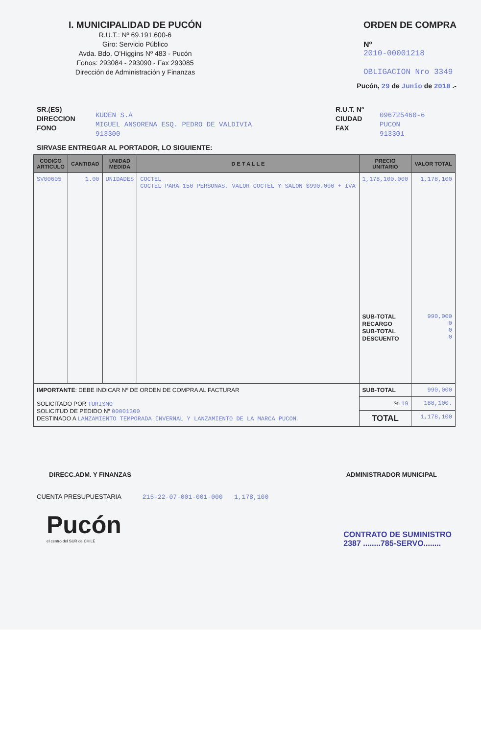I. MUNICIPALIDAD DE PUCÓN
R.U.T.: Nº 69.191.600-6
Giro: Servicio Público
Avda. Bdo. O'Higgins Nº 483 - Pucón
Fonos: 293084 - 293090 - Fax 293085
Dirección de Administración y Finanzas
ORDEN DE COMPRA
Nº
2010-00001218
OBLIGACION Nro 3349
Pucón, 29 de Junio de 2010 .-
SR.(ES)
DIRECCION
FONO
KUDEN S.A
MIGUEL ANSORENA ESQ. PEDRO DE VALDIVIA
913300
R.U.T. Nº
CIUDAD
FAX
096725460-6
PUCON
913301
SIRVASE ENTREGAR AL PORTADOR, LO SIGUIENTE:
| CODIGO ARTICULO | CANTIDAD | UNIDAD MEDIDA | D E T A L L E | PRECIO UNITARIO | VALOR TOTAL |
| --- | --- | --- | --- | --- | --- |
| SV00605 | 1.00 | UNIDADES | COCTEL COCTEL PARA 150 PERSONAS. VALOR COCTEL Y SALON $990.000 + IVA | 1,178,100.000 SUB-TOTAL RECARGO SUB-TOTAL DESCUENTO | 1,178,100 990,000 0 0 0 |
| IMPORTANTE : DEBE INDICAR Nº DE ORDEN DE COMPRA AL FACTURAR SOLICITADO POR TURISMO SOLICITUD DE PEDIDO Nº 00001300 DESTINADO A LANZAMIENTO TEMPORADA INVERNAL Y LANZAMIENTO DE LA MARCA PUCON. | | | | SUB-TOTAL | 990,000 |
| | | | | % 19 | 188,100. |
| | | | | TOTAL | 1,178,100 |
DIRECC.ADM. Y FINANZAS ADMINISTRADOR MUNICIPAL
CUENTA PRESUPUESTARIA 215-22-07-001-001-000 1,178,100
Pucón
el centro del SUR de CHILE
CONTRATO DE SUMINISTRO
2387 ........785-SERVO........